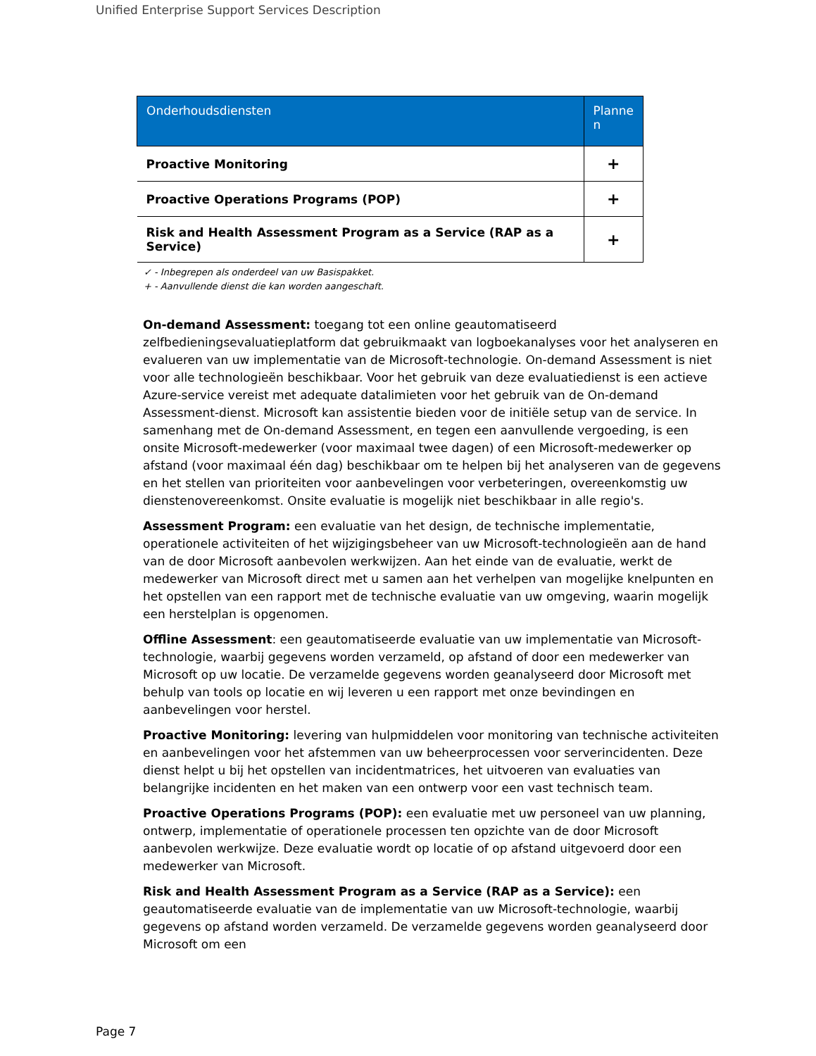Unified Enterprise Support Services Description
| Onderhoudsdiensten | Planne n |
| --- | --- |
| Proactive Monitoring | + |
| Proactive Operations Programs (POP) | + |
| Risk and Health Assessment Program as a Service (RAP as a Service) | + |
✓ - Inbegrepen als onderdeel van uw Basispakket.
+ - Aanvullende dienst die kan worden aangeschaft.
On-demand Assessment: toegang tot een online geautomatiseerd zelfbedieningsevaluatieplatform dat gebruikmaakt van logboekanalyses voor het analyseren en evalueren van uw implementatie van de Microsoft-technologie. On-demand Assessment is niet voor alle technologieën beschikbaar. Voor het gebruik van deze evaluatiedienst is een actieve Azure-service vereist met adequate datalimieten voor het gebruik van de On-demand Assessment-dienst. Microsoft kan assistentie bieden voor de initiële setup van de service. In samenhang met de On-demand Assessment, en tegen een aanvullende vergoeding, is een onsite Microsoft-medewerker (voor maximaal twee dagen) of een Microsoft-medewerker op afstand (voor maximaal één dag) beschikbaar om te helpen bij het analyseren van de gegevens en het stellen van prioriteiten voor aanbevelingen voor verbeteringen, overeenkomstig uw dienstenovereenkomst. Onsite evaluatie is mogelijk niet beschikbaar in alle regio's.
Assessment Program: een evaluatie van het design, de technische implementatie, operationele activiteiten of het wijzigingsbeheer van uw Microsoft-technologieën aan de hand van de door Microsoft aanbevolen werkwijzen. Aan het einde van de evaluatie, werkt de medewerker van Microsoft direct met u samen aan het verhelpen van mogelijke knelpunten en het opstellen van een rapport met de technische evaluatie van uw omgeving, waarin mogelijk een herstelplan is opgenomen.
Offline Assessment: een geautomatiseerde evaluatie van uw implementatie van Microsoft-technologie, waarbij gegevens worden verzameld, op afstand of door een medewerker van Microsoft op uw locatie. De verzamelde gegevens worden geanalyseerd door Microsoft met behulp van tools op locatie en wij leveren u een rapport met onze bevindingen en aanbevelingen voor herstel.
Proactive Monitoring: levering van hulpmiddelen voor monitoring van technische activiteiten en aanbevelingen voor het afstemmen van uw beheerprocessen voor serverincidenten. Deze dienst helpt u bij het opstellen van incidentmatrices, het uitvoeren van evaluaties van belangrijke incidenten en het maken van een ontwerp voor een vast technisch team.
Proactive Operations Programs (POP): een evaluatie met uw personeel van uw planning, ontwerp, implementatie of operationele processen ten opzichte van de door Microsoft aanbevolen werkwijze. Deze evaluatie wordt op locatie of op afstand uitgevoerd door een medewerker van Microsoft.
Risk and Health Assessment Program as a Service (RAP as a Service): een geautomatiseerde evaluatie van de implementatie van uw Microsoft-technologie, waarbij gegevens op afstand worden verzameld. De verzamelde gegevens worden geanalyseerd door Microsoft om een
Page 7